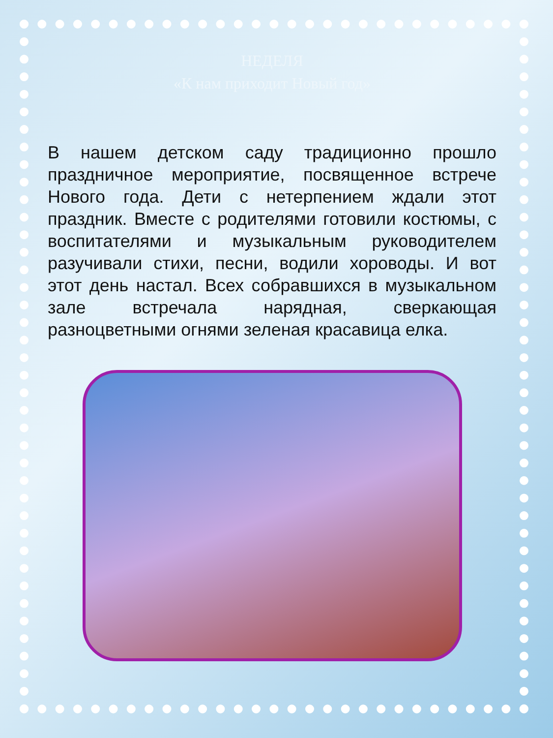НЕДЕЛЯ
«К нам приходит Новый год»
В нашем детском саду традиционно прошло праздничное мероприятие, посвященное встрече Нового года. Дети с нетерпением ждали этот праздник. Вместе с родителями готовили костюмы, с воспитателями и музыкальным руководителем разучивали стихи, песни, водили хороводы. И вот этот день настал. Всех собравшихся в музыкальном зале встречала нарядная, сверкающая разноцветными огнями зеленая красавица елка.